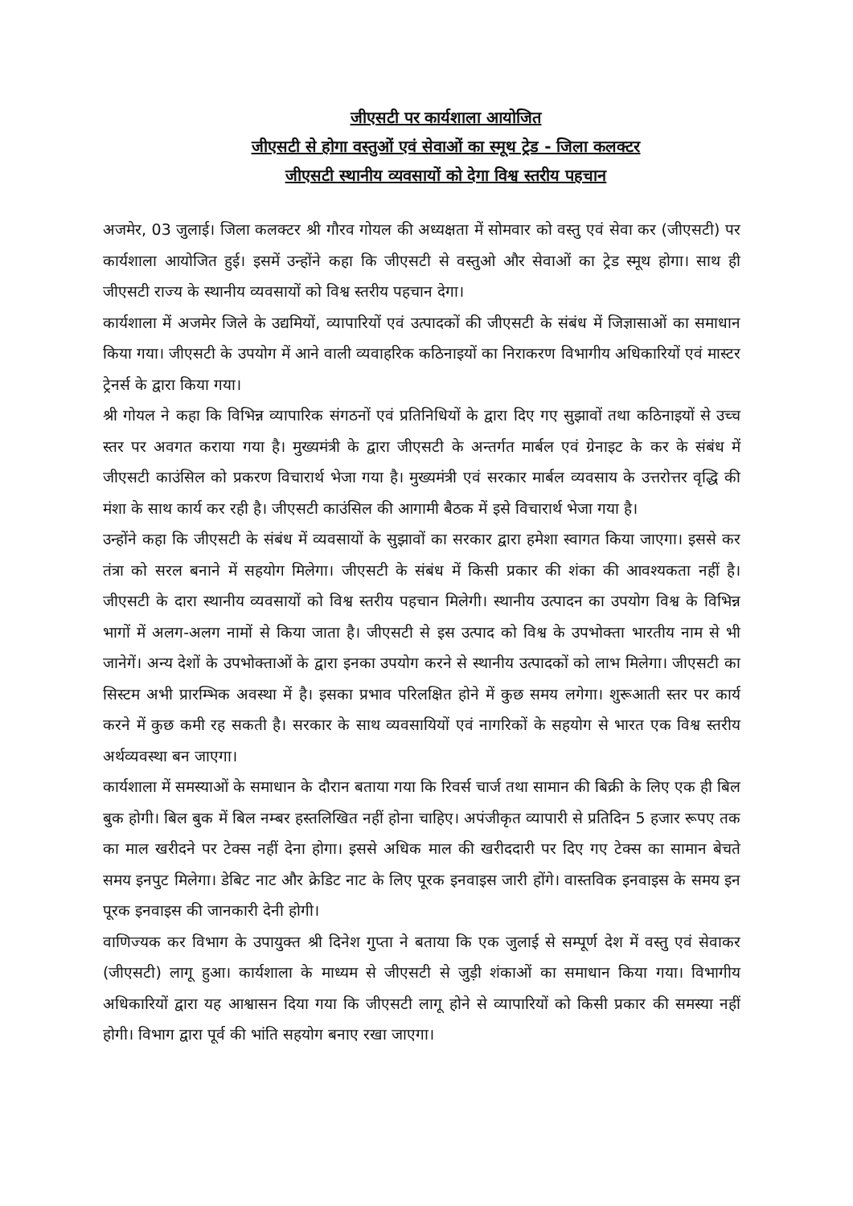जीएसटी पर कार्यशाला आयोजित
जीएसटी से होगा वस्तुओं एवं सेवाओं का स्मूथ ट्रेड - जिला कलक्टर
जीएसटी स्थानीय व्यवसायों को देगा विश्व स्तरीय पहचान
अजमेर, 03 जुलाई। जिला कलक्टर श्री गौरव गोयल की अध्यक्षता में सोमवार को वस्तु एवं सेवा कर (जीएसटी) पर कार्यशाला आयोजित हुई। इसमें उन्होंने कहा कि जीएसटी से वस्तुओ और सेवाओं का ट्रेड स्मूथ होगा। साथ ही जीएसटी राज्य के स्थानीय व्यवसायों को विश्व स्तरीय पहचान देगा।
कार्यशाला में अजमेर जिले के उद्यमियों, व्यापारियों एवं उत्पादकों की जीएसटी के संबंध में जिज्ञासाओं का समाधान किया गया। जीएसटी के उपयोग में आने वाली व्यवाहरिक कठिनाइयों का निराकरण विभागीय अधिकारियों एवं मास्टर ट्रेनर्स के द्वारा किया गया।
श्री गोयल ने कहा कि विभिन्न व्यापारिक संगठनों एवं प्रतिनिधियों के द्वारा दिए गए सुझावों तथा कठिनाइयों से उच्च स्तर पर अवगत कराया गया है। मुख्यमंत्री के द्वारा जीएसटी के अन्तर्गत मार्बल एवं ग्रेनाइट के कर के संबंध में जीएसटी काउंसिल को प्रकरण विचारार्थ भेजा गया है। मुख्यमंत्री एवं सरकार मार्बल व्यवसाय के उत्तरोत्तर वृद्धि की मंशा के साथ कार्य कर रही है। जीएसटी काउंसिल की आगामी बैठक में इसे विचारार्थ भेजा गया है।
उन्होंने कहा कि जीएसटी के संबंध में व्यवसायों के सुझावों का सरकार द्वारा हमेशा स्वागत किया जाएगा। इससे कर तंत्रा को सरल बनाने में सहयोग मिलेगा। जीएसटी के संबंध में किसी प्रकार की शंका की आवश्यकता नहीं है। जीएसटी के दारा स्थानीय व्यवसायों को विश्व स्तरीय पहचान मिलेगी। स्थानीय उत्पादन का उपयोग विश्व के विभिन्न भागों में अलग-अलग नामों से किया जाता है। जीएसटी से इस उत्पाद को विश्व के उपभोक्ता भारतीय नाम से भी जानेगें। अन्य देशों के उपभोक्ताओं के द्वारा इनका उपयोग करने से स्थानीय उत्पादकों को लाभ मिलेगा। जीएसटी का सिस्टम अभी प्रारम्भिक अवस्था में है। इसका प्रभाव परिलक्षित होने में कुछ समय लगेगा। शुरूआती स्तर पर कार्य करने में कुछ कमी रह सकती है। सरकार के साथ व्यवसायियों एवं नागरिकों के सहयोग से भारत एक विश्व स्तरीय अर्थव्यवस्था बन जाएगा।
कार्यशाला में समस्याओं के समाधान के दौरान बताया गया कि रिवर्स चार्ज तथा सामान की बिक्री के लिए एक ही बिल बुक होगी। बिल बुक में बिल नम्बर हस्तलिखित नहीं होना चाहिए। अपंजीकृत व्यापारी से प्रतिदिन 5 हजार रूपए तक का माल खरीदने पर टेक्स नहीं देना होगा। इससे अधिक माल की खरीददारी पर दिए गए टेक्स का सामान बेचते समय इनपुट मिलेगा। डेबिट नाट और क्रेडिट नाट के लिए पूरक इनवाइस जारी होंगे। वास्तविक इनवाइस के समय इन पूरक इनवाइस की जानकारी देनी होगी।
वाणिज्यक कर विभाग के उपायुक्त श्री दिनेश गुप्ता ने बताया कि एक जुलाई से सम्पूर्ण देश में वस्तु एवं सेवाकर (जीएसटी) लागू हुआ। कार्यशाला के माध्यम से जीएसटी से जुड़ी शंकाओं का समाधान किया गया। विभागीय अधिकारियों द्वारा यह आश्वासन दिया गया कि जीएसटी लागू होने से व्यापारियों को किसी प्रकार की समस्या नहीं होगी। विभाग द्वारा पूर्व की भांति सहयोग बनाए रखा जाएगा।